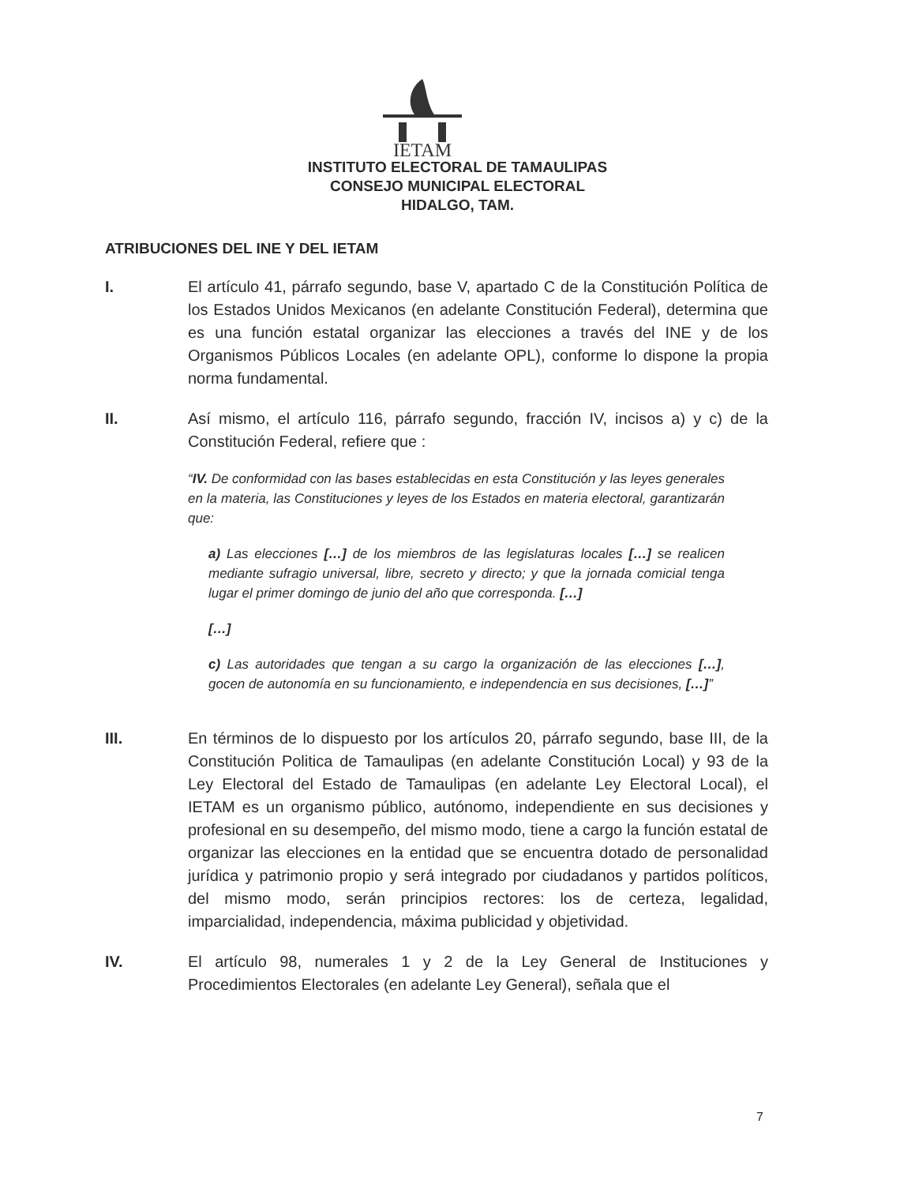IETAM
INSTITUTO ELECTORAL DE TAMAULIPAS
CONSEJO MUNICIPAL ELECTORAL
HIDALGO, TAM.
ATRIBUCIONES DEL INE Y DEL IETAM
I. El artículo 41, párrafo segundo, base V, apartado C de la Constitución Política de los Estados Unidos Mexicanos (en adelante Constitución Federal), determina que es una función estatal organizar las elecciones a través del INE y de los Organismos Públicos Locales (en adelante OPL), conforme lo dispone la propia norma fundamental.
II. Así mismo, el artículo 116, párrafo segundo, fracción IV, incisos a) y c) de la Constitución Federal, refiere que :
“IV. De conformidad con las bases establecidas en esta Constitución y las leyes generales en la materia, las Constituciones y leyes de los Estados en materia electoral, garantizarán que:
a) Las elecciones […] de los miembros de las legislaturas locales […] se realicen mediante sufragio universal, libre, secreto y directo; y que la jornada comicial tenga lugar el primer domingo de junio del año que corresponda. […]
[…]
c) Las autoridades que tengan a su cargo la organización de las elecciones […], gocen de autonomía en su funcionamiento, e independencia en sus decisiones, […]”
III. En términos de lo dispuesto por los artículos 20, párrafo segundo, base III, de la Constitución Politica de Tamaulipas (en adelante Constitución Local) y 93 de la Ley Electoral del Estado de Tamaulipas (en adelante Ley Electoral Local), el IETAM es un organismo público, autónomo, independiente en sus decisiones y profesional en su desempeño, del mismo modo, tiene a cargo la función estatal de organizar las elecciones en la entidad que se encuentra dotado de personalidad jurídica y patrimonio propio y será integrado por ciudadanos y partidos políticos, del mismo modo, serán principios rectores: los de certeza, legalidad, imparcialidad, independencia, máxima publicidad y objetividad.
IV. El artículo 98, numerales 1 y 2 de la Ley General de Instituciones y Procedimientos Electorales (en adelante Ley General), señala que el
7